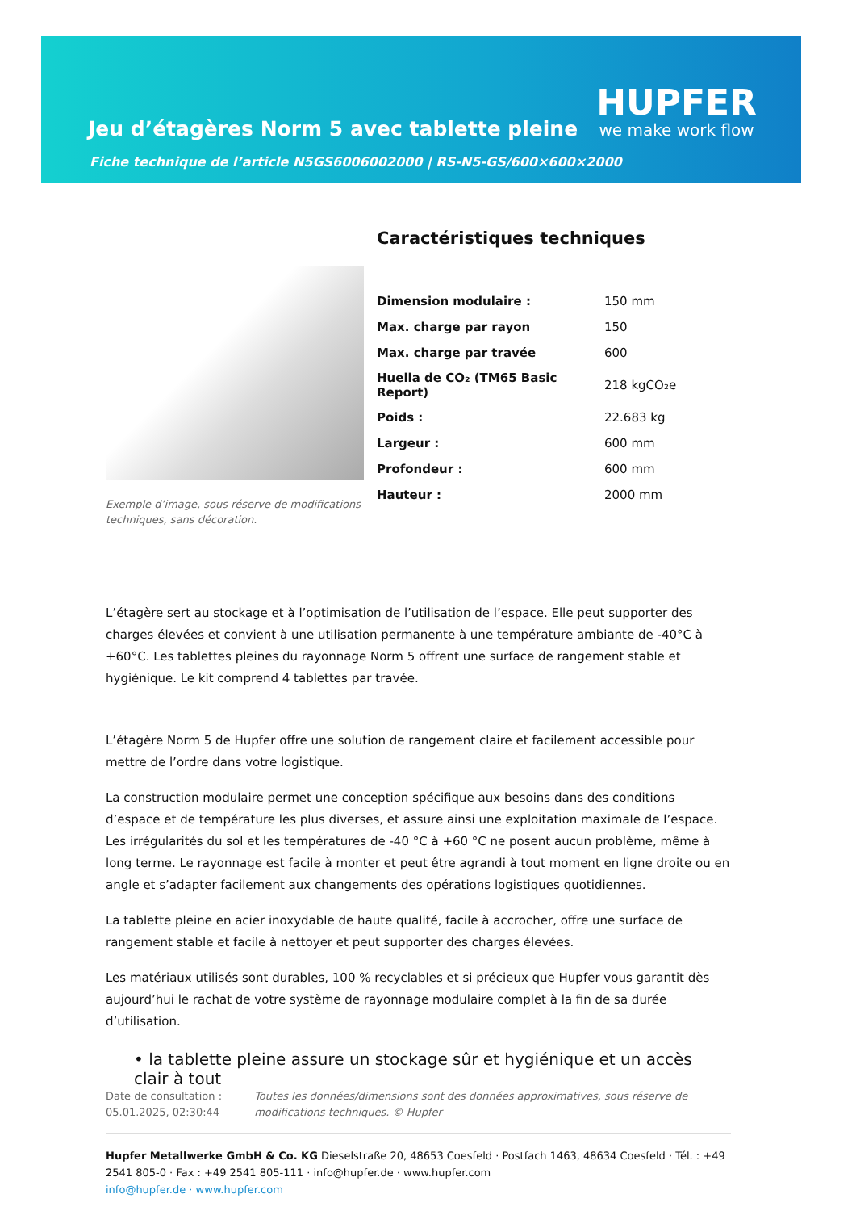Jeu d’étagères Norm 5 avec tablette pleine
Fiche technique de l’article N5GS6006002000 | RS-N5-GS/600×600×2000
HUPFER
we make work flow
Exemple d’image, sous réserve de modifications techniques, sans décoration.
Caractéristiques techniques
| Dimension modulaire : | 150 mm |
| Max. charge par rayon | 150 |
| Max. charge par travée | 600 |
| Huella de CO₂ (TM65 Basic Report) | 218 kgCO₂e |
| Poids : | 22.683 kg |
| Largeur : | 600 mm |
| Profondeur : | 600 mm |
| Hauteur : | 2000 mm |
L’étagère sert au stockage et à l’optimisation de l’utilisation de l’espace. Elle peut supporter des charges élevées et convient à une utilisation permanente à une température ambiante de -40°C à +60°C. Les tablettes pleines du rayonnage Norm 5 offrent une surface de rangement stable et hygiénique. Le kit comprend 4 tablettes par travée.
L’étagère Norm 5 de Hupfer offre une solution de rangement claire et facilement accessible pour mettre de l’ordre dans votre logistique.
La construction modulaire permet une conception spécifique aux besoins dans des conditions d’espace et de température les plus diverses, et assure ainsi une exploitation maximale de l’espace. Les irrégularités du sol et les températures de -40 °C à +60 °C ne posent aucun problème, même à long terme. Le rayonnage est facile à monter et peut être agrandi à tout moment en ligne droite ou en angle et s’adapter facilement aux changements des opérations logistiques quotidiennes.
La tablette pleine en acier inoxydable de haute qualité, facile à accrocher, offre une surface de rangement stable et facile à nettoyer et peut supporter des charges élevées.
Les matériaux utilisés sont durables, 100 % recyclables et si précieux que Hupfer vous garantit dès aujourd’hui le rachat de votre système de rayonnage modulaire complet à la fin de sa durée d’utilisation.
• la tablette pleine assure un stockage sûr et hygiénique et un accès clair à tout
Date de consultation : 05.01.2025, 02:30:44
Toutes les données/dimensions sont des données approximatives, sous réserve de modifications techniques. © Hupfer
Hupfer Metallwerke GmbH & Co. KG Dieselstraße 20, 48653 Coesfeld · Postfach 1463, 48634 Coesfeld · Tél. : +49 2541 805-0 · Fax : +49 2541 805-111 · info@hupfer.de · www.hupfer.com
info@hupfer.de · www.hupfer.com